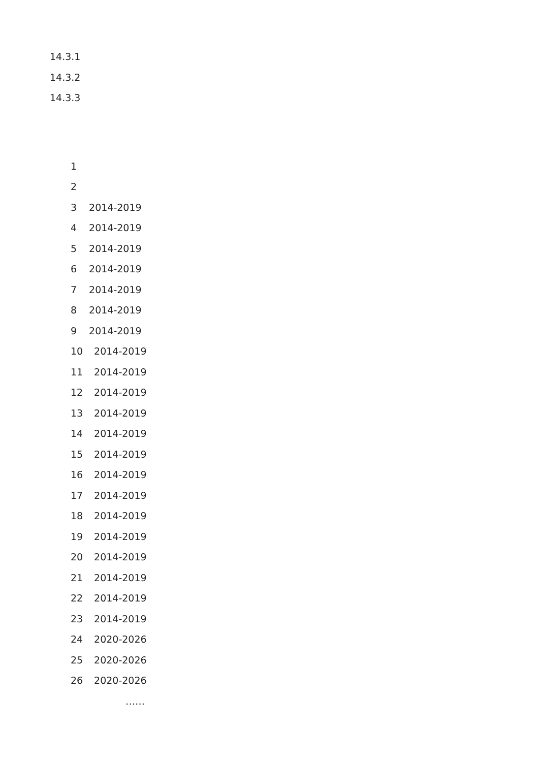14.3.1
14.3.2
14.3.3
1
2
3 2014-2019
4 2014-2019
5 2014-2019
6 2014-2019
7 2014-2019
8 2014-2019
9 2014-2019
10 2014-2019
11 2014-2019
12 2014-2019
13 2014-2019
14 2014-2019
15 2014-2019
16 2014-2019
17 2014-2019
18 2014-2019
19 2014-2019
20 2014-2019
21 2014-2019
22 2014-2019
23 2014-2019
24 2020-2026
25 2020-2026
26 2020-2026
……